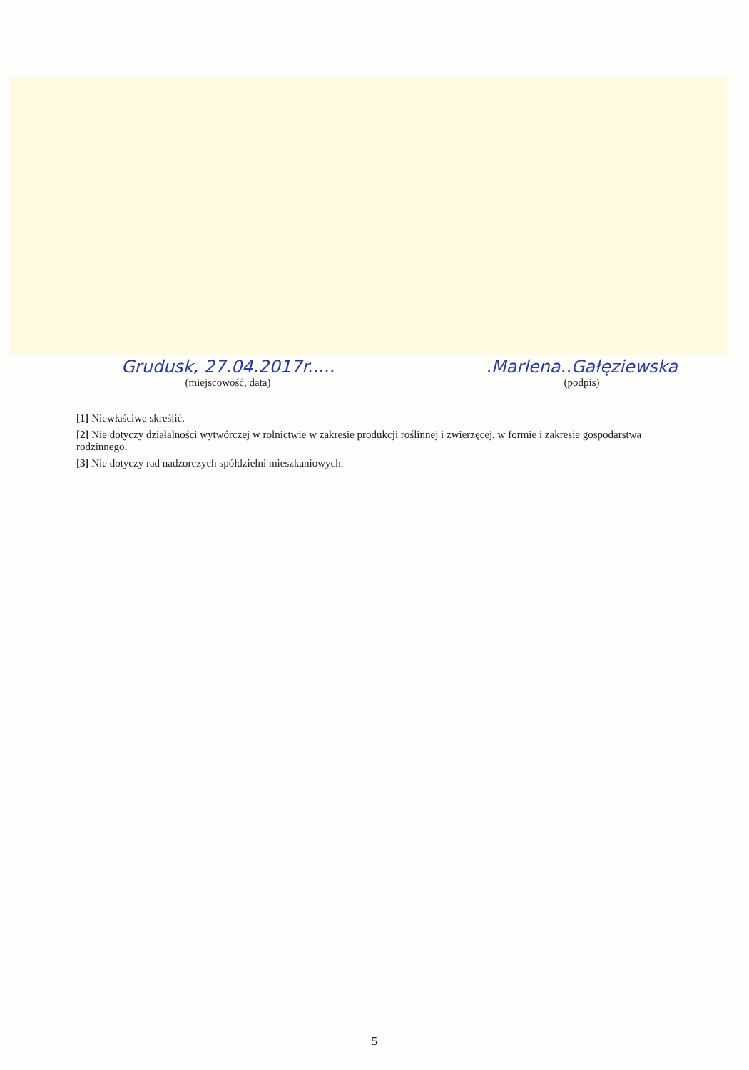Grudusk, 27.04.2017r.....
(miejscowość, data)
.Marlena..Gałęziewska
(podpis)
[1] Niewłaściwe skreślić.
[2] Nie dotyczy działalności wytwórczej w rolnictwie w zakresie produkcji roślinnej i zwierzęcej, w formie i zakresie gospodarstwa rodzinnego.
[3] Nie dotyczy rad nadzorczych spółdzielni mieszkaniowych.
5